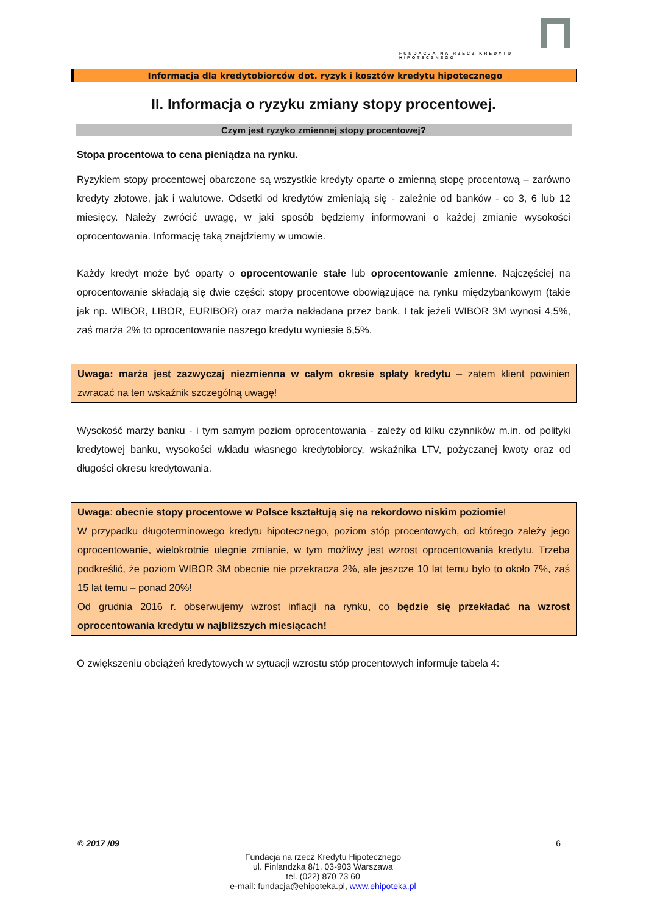FUNDACJA NA RZECZ KREDYTU HIPOTECZNEGO
Informacja dla kredytobiorców dot. ryzyk i kosztów kredytu hipotecznego
II. Informacja o ryzyku zmiany stopy procentowej.
Czym jest ryzyko zmiennej stopy procentowej?
Stopa procentowa to cena pieniądza na rynku.
Ryzykiem stopy procentowej obarczone są wszystkie kredyty oparte o zmienną stopę procentową – zarówno kredyty złotowe, jak i walutowe. Odsetki od kredytów zmieniają się - zależnie od banków - co 3, 6 lub 12 miesięcy. Należy zwrócić uwagę, w jaki sposób będziemy informowani o każdej zmianie wysokości oprocentowania. Informację taką znajdziemy w umowie.
Każdy kredyt może być oparty o oprocentowanie stałe lub oprocentowanie zmienne. Najczęściej na oprocentowanie składają się dwie części: stopy procentowe obowiązujące na rynku międzybankowym (takie jak np. WIBOR, LIBOR, EURIBOR) oraz marża nakładana przez bank. I tak jeżeli WIBOR 3M wynosi 4,5%, zaś marża 2% to oprocentowanie naszego kredytu wyniesie 6,5%.
Uwaga: marża jest zazwyczaj niezmienna w całym okresie spłaty kredytu – zatem klient powinien zwracać na ten wskaźnik szczególną uwagę!
Wysokość marży banku - i tym samym poziom oprocentowania - zależy od kilku czynników m.in. od polityki kredytowej banku, wysokości wkładu własnego kredytobiorcy, wskaźnika LTV, pożyczanej kwoty oraz od długości okresu kredytowania.
Uwaga: obecnie stopy procentowe w Polsce kształtują się na rekordowo niskim poziomie!
W przypadku długoterminowego kredytu hipotecznego, poziom stóp procentowych, od którego zależy jego oprocentowanie, wielokrotnie ulegnie zmianie, w tym możliwy jest wzrost oprocentowania kredytu. Trzeba podkreślić, że poziom WIBOR 3M obecnie nie przekracza 2%, ale jeszcze 10 lat temu było to około 7%, zaś 15 lat temu – ponad 20%!
Od grudnia 2016 r. obserwujemy wzrost inflacji na rynku, co będzie się przekładać na wzrost oprocentowania kredytu w najbliższych miesiącach!
O zwiększeniu obciążeń kredytowych w sytuacji wzrostu stóp procentowych informuje tabela 4:
© 2017 /09 6
Fundacja na rzecz Kredytu Hipotecznego
ul. Finlandzka 8/1, 03-903 Warszawa
tel. (022) 870 73 60
e-mail: fundacja@ehipoteka.pl, www.ehipoteka.pl